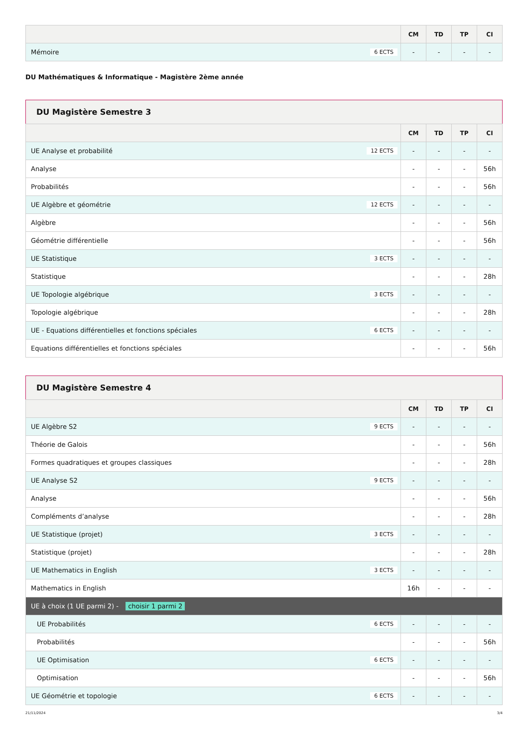| | CM | TD | TP | CI |
| --- | --- | --- | --- | --- |
| Mémoire 6 ECTS | - | - | - | - |
DU Mathématiques & Informatique - Magistère 2ème année
DU Magistère Semestre 3
| | CM | TD | TP | CI |
| --- | --- | --- | --- | --- |
| UE Analyse et probabilité 12 ECTS | - | - | - | - |
| Analyse | - | - | - | 56h |
| Probabilités | - | - | - | 56h |
| UE Algèbre et géométrie 12 ECTS | - | - | - | - |
| Algèbre | - | - | - | 56h |
| Géométrie différentielle | - | - | - | 56h |
| UE Statistique 3 ECTS | - | - | - | - |
| Statistique | - | - | - | 28h |
| UE Topologie algébrique 3 ECTS | - | - | - | - |
| Topologie algébrique | - | - | - | 28h |
| UE - Equations différentielles et fonctions spéciales 6 ECTS | - | - | - | - |
| Equations différentielles et fonctions spéciales | - | - | - | 56h |
DU Magistère Semestre 4
| | CM | TD | TP | CI |
| --- | --- | --- | --- | --- |
| UE Algèbre S2 9 ECTS | - | - | - | - |
| Théorie de Galois | - | - | - | 56h |
| Formes quadratiques et groupes classiques | - | - | - | 28h |
| UE Analyse S2 9 ECTS | - | - | - | - |
| Analyse | - | - | - | 56h |
| Compléments d’analyse | - | - | - | 28h |
| UE Statistique (projet) 3 ECTS | - | - | - | - |
| Statistique (projet) | - | - | - | 28h |
| UE Mathematics in English 3 ECTS | - | - | - | - |
| Mathematics in English | 16h | - | - | - |
| UE à choix (1 UE parmi 2) - choisir 1 parmi 2 | | | | |
| UE Probabilités 6 ECTS | - | - | - | - |
| Probabilités | - | - | - | 56h |
| UE Optimisation 6 ECTS | - | - | - | - |
| Optimisation | - | - | - | 56h |
| UE Géométrie et topologie 6 ECTS | - | - | - | - |
21/11/2024 3/4